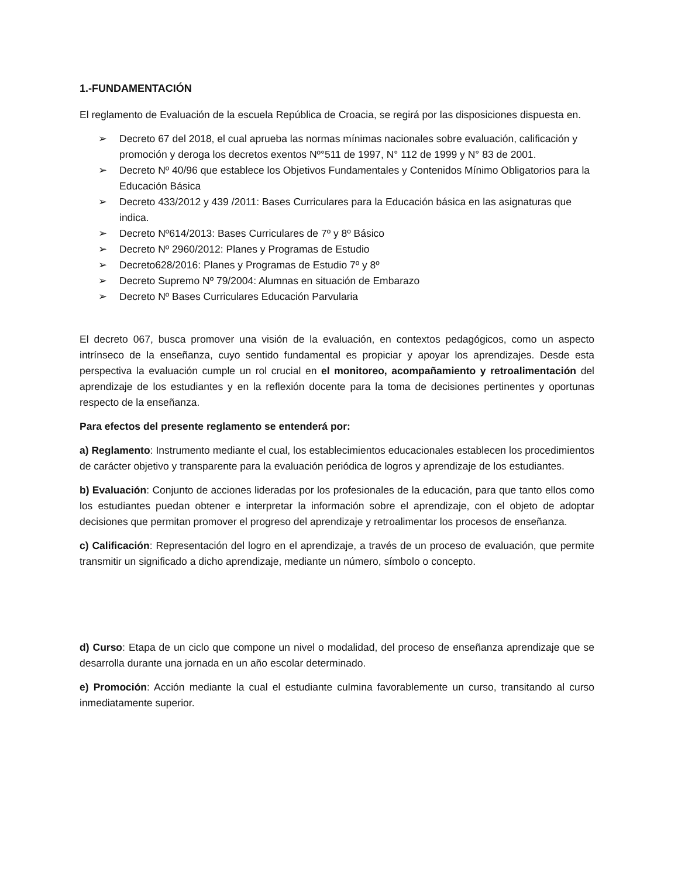1.-FUNDAMENTACIÓN
El reglamento de Evaluación de la escuela República de Croacia, se regirá por las disposiciones dispuesta en.
➢ Decreto 67 del 2018, el cual aprueba las normas mínimas nacionales sobre evaluación, calificación y promoción y deroga los decretos exentos Nº°511 de 1997, N° 112 de 1999 y N° 83 de 2001.
➢ Decreto Nº 40/96 que establece los Objetivos Fundamentales y Contenidos Mínimo Obligatorios para la Educación Básica
➢ Decreto 433/2012 y 439 /2011: Bases Curriculares para la Educación básica en las asignaturas que indica.
➢ Decreto Nº614/2013: Bases Curriculares de 7º y 8º Básico
➢ Decreto Nº 2960/2012: Planes y Programas de Estudio
➢ Decreto628/2016: Planes y Programas de Estudio 7º y 8º
➢ Decreto Supremo Nº 79/2004: Alumnas en situación de Embarazo
➢ Decreto Nº Bases Curriculares Educación Parvularia
El decreto 067, busca promover una visión de la evaluación, en contextos pedagógicos, como un aspecto intrínseco de la enseñanza, cuyo sentido fundamental es propiciar y apoyar los aprendizajes. Desde esta perspectiva la evaluación cumple un rol crucial en el monitoreo, acompañamiento y retroalimentación del aprendizaje de los estudiantes y en la reflexión docente para la toma de decisiones pertinentes y oportunas respecto de la enseñanza.
Para efectos del presente reglamento se entenderá por:
a) Reglamento: Instrumento mediante el cual, los establecimientos educacionales establecen los procedimientos de carácter objetivo y transparente para la evaluación periódica de logros y aprendizaje de los estudiantes.
b) Evaluación: Conjunto de acciones lideradas por los profesionales de la educación, para que tanto ellos como los estudiantes puedan obtener e interpretar la información sobre el aprendizaje, con el objeto de adoptar decisiones que permitan promover el progreso del aprendizaje y retroalimentar los procesos de enseñanza.
c) Calificación: Representación del logro en el aprendizaje, a través de un proceso de evaluación, que permite transmitir un significado a dicho aprendizaje, mediante un número, símbolo o concepto.
d) Curso: Etapa de un ciclo que compone un nivel o modalidad, del proceso de enseñanza aprendizaje que se desarrolla durante una jornada en un año escolar determinado.
e) Promoción: Acción mediante la cual el estudiante culmina favorablemente un curso, transitando al curso inmediatamente superior.